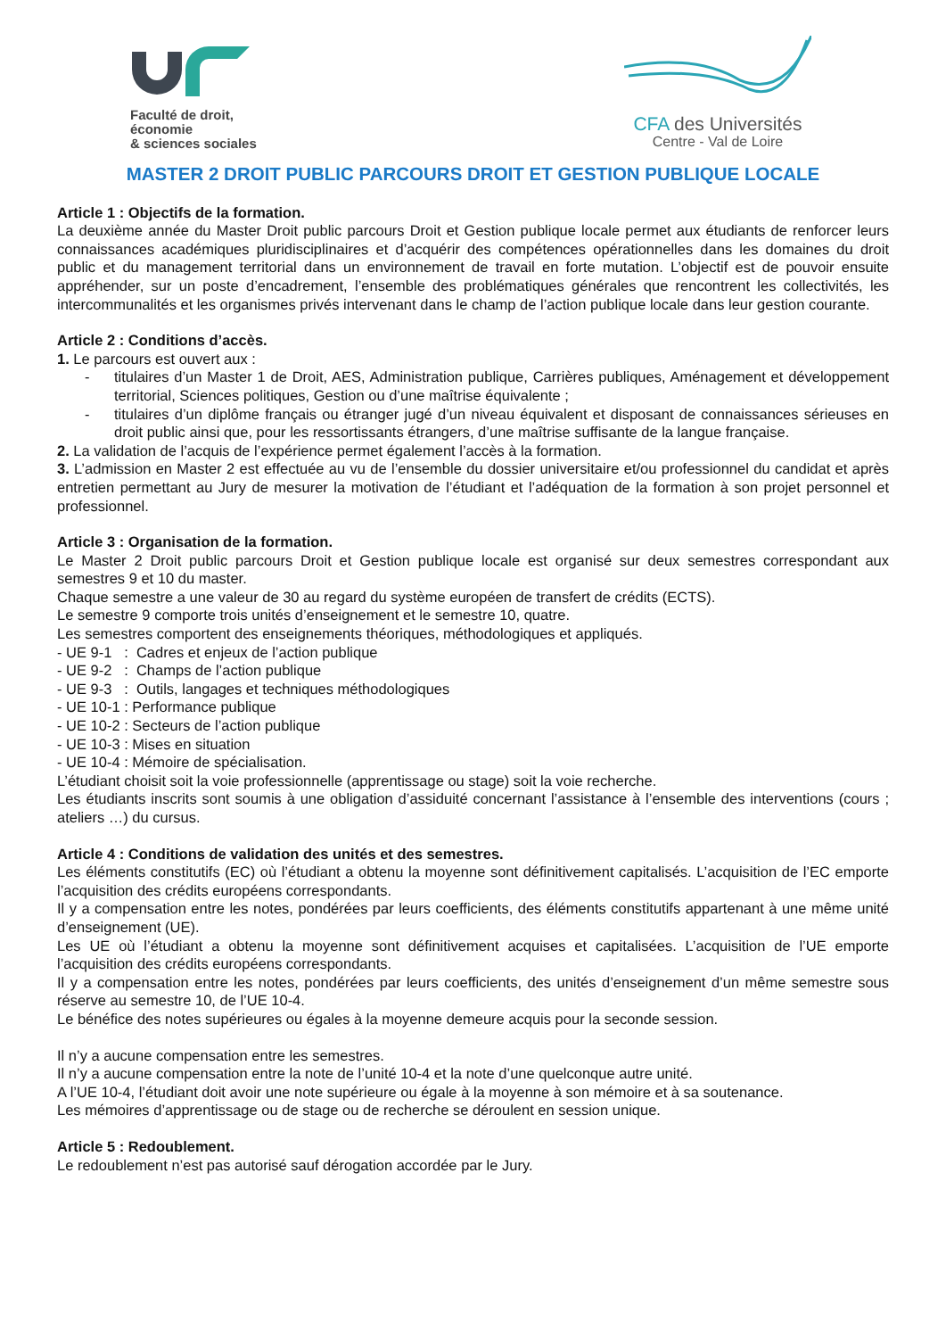Faculté de droit,
économie
& sciences sociales
CFA des Universités
Centre - Val de Loire
MASTER 2 DROIT PUBLIC PARCOURS DROIT ET GESTION PUBLIQUE LOCALE
Article 1 : Objectifs de la formation.
La deuxième année du Master Droit public parcours Droit et Gestion publique locale permet aux étudiants de renforcer leurs connaissances académiques pluridisciplinaires et d’acquérir des compétences opérationnelles dans les domaines du droit public et du management territorial dans un environnement de travail en forte mutation. L’objectif est de pouvoir ensuite appréhender, sur un poste d’encadrement, l’ensemble des problématiques générales que rencontrent les collectivités, les intercommunalités et les organismes privés intervenant dans le champ de l’action publique locale dans leur gestion courante.
Article 2 : Conditions d’accès.
1. Le parcours est ouvert aux :
- titulaires d’un Master 1 de Droit, AES, Administration publique, Carrières publiques, Aménagement et développement territorial, Sciences politiques, Gestion ou d’une maîtrise équivalente ;
- titulaires d’un diplôme français ou étranger jugé d’un niveau équivalent et disposant de connaissances sérieuses en droit public ainsi que, pour les ressortissants étrangers, d’une maîtrise suffisante de la langue française.
2. La validation de l’acquis de l’expérience permet également l’accès à la formation.
3. L’admission en Master 2 est effectuée au vu de l’ensemble du dossier universitaire et/ou professionnel du candidat et après entretien permettant au Jury de mesurer la motivation de l’étudiant et l’adéquation de la formation à son projet personnel et professionnel.
Article 3 : Organisation de la formation.
Le Master 2 Droit public parcours Droit et Gestion publique locale est organisé sur deux semestres correspondant aux semestres 9 et 10 du master.
Chaque semestre a une valeur de 30 au regard du système européen de transfert de crédits (ECTS).
Le semestre 9 comporte trois unités d’enseignement et le semestre 10, quatre.
Les semestres comportent des enseignements théoriques, méthodologiques et appliqués.
- UE 9-1 : Cadres et enjeux de l’action publique
- UE 9-2 : Champs de l’action publique
- UE 9-3 : Outils, langages et techniques méthodologiques
- UE 10-1 : Performance publique
- UE 10-2 : Secteurs de l’action publique
- UE 10-3 : Mises en situation
- UE 10-4 : Mémoire de spécialisation.
L’étudiant choisit soit la voie professionnelle (apprentissage ou stage) soit la voie recherche.
Les étudiants inscrits sont soumis à une obligation d’assiduité concernant l’assistance à l’ensemble des interventions (cours ; ateliers …) du cursus.
Article 4 : Conditions de validation des unités et des semestres.
Les éléments constitutifs (EC) où l’étudiant a obtenu la moyenne sont définitivement capitalisés. L’acquisition de l’EC emporte l’acquisition des crédits européens correspondants.
Il y a compensation entre les notes, pondérées par leurs coefficients, des éléments constitutifs appartenant à une même unité d’enseignement (UE).
Les UE où l’étudiant a obtenu la moyenne sont définitivement acquises et capitalisées. L’acquisition de l’UE emporte l’acquisition des crédits européens correspondants.
Il y a compensation entre les notes, pondérées par leurs coefficients, des unités d’enseignement d’un même semestre sous réserve au semestre 10, de l’UE 10-4.
Le bénéfice des notes supérieures ou égales à la moyenne demeure acquis pour la seconde session.
Il n’y a aucune compensation entre les semestres.
Il n’y a aucune compensation entre la note de l’unité 10-4 et la note d’une quelconque autre unité.
A l’UE 10-4, l’étudiant doit avoir une note supérieure ou égale à la moyenne à son mémoire et à sa soutenance.
Les mémoires d’apprentissage ou de stage ou de recherche se déroulent en session unique.
Article 5 : Redoublement.
Le redoublement n’est pas autorisé sauf dérogation accordée par le Jury.